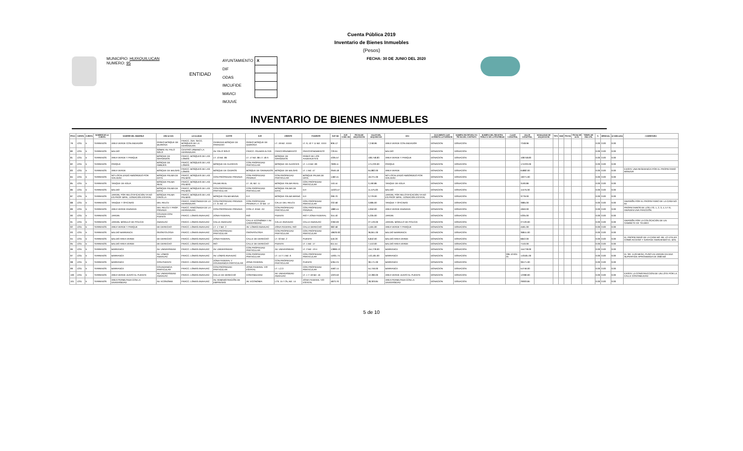Cuenta Pública 2019
Inventario de Bienes Inmuebles
(Pesos)
MUNICIPIO: HUIXQUILUCAN
NUMERO: 95
ENTIDAD
| AYUNTAMIENTO | X |
| DIF | |
| ODAS | |
| IMCUFIDE | |
| MAVICI | |
| IMJUVE | |
FECHA: 30 DE JUNIO DEL 2020
INVENTARIO DE BIENES INMUEBLES
| PROG | CUENTA | CUENTA | NOMBRE DE LA CUENTA | NOMBRE DEL INMUEBLE | UBICACION | LOCALIDAD | NORTE | SUR | ORIENTE | PONIENTE | SUP. M2 | SUP. CONS. M2 | FECHA DE ADQUISICIÓN | VALOR DEL ADQUISICION | USO | DOCUMENTO QUE ACREDITA LA POSESION | NUMERO ESCRITURA Y/O FECHA DEL CONTRATO | NUMERO DEL REGISTRO PÚBLICO DE LA PROPIEDAD | CLAVE CATASTRAL | VALOR CATASTRAL | MODALIDAD DE ADQUISICIÓN | TIPO | NUM | FECHA | FECHA DE ALTA | TIEMPO DE VIDA UTIL | % | MENSUAL | ACUMULADA | COMENTARIO |
| --- | --- | --- | --- | --- | --- | --- | --- | --- | --- | --- | --- | --- | --- | --- | --- | --- | --- | --- | --- | --- | --- | --- | --- | --- | --- | --- | --- | --- | --- | --- |
| 79 | 1231 | 5 | TERRENOS | AREA VERDE CON ANDADOR | PASEO BOSQUE DE QUIROGA | FRACC. 2DA. SECC. BOSQUES DE LA HERRADURA | CERRADA BOSQUE DE PARACHO | PASEO BOSQUE DE QUIROGA | LT. 19 MZ. XXXII | LT. 9, 10 Y 11 MZ. XXXI | 906.12 | | | 7,248.96 | AREA VERDE CON ANDADOR | DONACION | DONACION | | | 7248.96 | | | | | | | 0.00 | 0.00 | 0.00 | |
| 80 | 1231 | 5 | TERRENOS | BALDIO | SOBRE AV. PALO SOLO | CENTRO URBANO LA HERRADURA | AV. PALO SOLO | FRACC. PALMAS ALTAS | FRACCIONAMIENTO | FRACCIONAMIENTO | 720.61 | | | | BALDIO | DONACION | DONACION | | | | | | | | | | 0.00 | 0.00 | 0.00 | |
| 81 | 1231 | 5 | TERRENOS | AREA VERDE Y PARQUE | BOSQUE DE GRANADOS | FRACC. BOSQUES DE LAS LOMAS | LT. 13 MZ. 86 | LT. 17 MZ. 86 LT. 18-A | BOSQUE DE GRANADOS | PASEO DE LOS AHUEHUETES | 4335.57 | | | 108,748.83 | AREA VERDE Y PARQUE | DONACION | DONACION | | | 108748.83 | | | | | | | 0.00 | 0.00 | 0.00 | |
| 82 | 1231 | 5 | TERRENOS | PARQUE | BOSQUE DE AMBUES | FRACC. BOSQUES DE LAS LOMAS | BOSQUE DE ALERCES | CON PROPIEDAD PARTICULAR | BOSQUE DE ALERCES | LT. 1-A MZ. 83 | 7828.11 | | | 174,220.00 | PARQUE | DONACION | DONACION | | | 174220.00 | | | | | | | 0.00 | 0.00 | 0.00 | |
| 83 | 1231 | 5 | TERRENOS | AREA VERDE | BOSQUE DE BALSAS | FRACC. BOSQUES DE LAS LOMAS | BOSQUE DE CEDROS | BOSQUE DE GRANADOS | BOSQUE DE BALSAS | LT. 1 MZ. 47 | 2949.18 | | | 64,882.00 | AREA VERDE | DONACION | DONACION | | | 64882.00 | | | | | | | 0.00 | 0.00 | 0.00 | EXISTE UNA RESIDENCIA POR EL PROPIETARIO MANZUR |
| 84 | 1231 | 5 | TERRENOS | NO LOCALIZADO ABSORVIDO POR VIALIDAD | BOSQUE PALMA DE DATIL | FRACC. BOSQUES DE LAS PALMAS | CON PROPIEDAD PRIVADA | CON PROPIEDAD PRIVADA | CON PROPIEDAD PARTICULAR | BOSQUE PALMA DE DATIL | 1482.41 | | | 19,271.00 | NO LOCALIZADO ABSORVIDO POR VIALIDAD | DONACION | DONACION | | | 19271.00 | | | | | | | 0.00 | 0.00 | 0.00 | |
| 85 | 1231 | 5 | TERRENOS | TANQUE DE AGUA | BOSQUE PALMA REAL | FRACC. BOSQUES DE LAS PALMAS | PALMA REAL | LT. 19, MZ. 11 | BOSQUE PALMA REAL | CON PROPIEDAD PARTICULAR | 153.44 | | | 3,190.86 | TANQUE DE AGUA | DONACION | DONACION | | | 3190.86 | | | | | | | 0.00 | 0.00 | 0.00 | |
| 86 | 1231 | 5 | TERRENOS | BALDIO | BOSQUE PALMA DE DATIL | FRACC. BOSQUES DE LAS PALMAS | CON PROPIEDAD PARTICULAR | CON PROPIEDAD PARTICULAR | BOSQUE PALMA DE DATIL | D.F. | 11023.47 | | | 11,575.00 | BALDIO | DONACION | DONACION | | | 11575.00 | | | | | | | 0.00 | 0.00 | 0.00 | |
| 87 | 1231 | 5 | TERRENOS | JARDIN, POR RELOTIFICACION YA NO ES PROP. MPAL. DONACION ESTATAL | BOSQUE PALMA CRIOLLA | FRACC. BOSQUES DE LAS PALMAS | BOSQUE PALMA BRAVA | D.F. | BOSQUE PALMA BRAVA | D.F. | 290.70 | | | 3,779.00 | JARDIN, POR RELOTIFICACION YA NO ES PROP. MPAL. DONACION ESTATAL | DONACION | DONACION | | | 3779.00 | | | | | | | 0.00 | 0.00 | 0.00 | |
| 88 | 1231 | 5 | TERRENOS | TANQUE Y OFICINAS | DEL RELOJ | FRACC. RINCONADA DE LA HERRADURA | CON PROPIEDAD PRIVADA LT. 21 MZ. 17 | CON PROPIEDAD PRIVADA LT. 22 MZ. 17 | CALLE DEL RELOJ | CON PROPIEDAD PARTICULAR | 232.58 | | | 3,985.00 | TANQUE Y OFICINAS | DONACION | DONACION | | | 3985.00 | | | | | | | 0.00 | 0.00 | 0.00 | INVASIÓN POR EL PROPIETARIO DE LA CASA NO. 64 |
| 89 | 1231 | 5 | TERRENOS | AREA VERDE INVADIDA | DEL RELOJ Y PROP. PRIVADA | FRACC. RINCONADA DE LA HERRADURA | CON PROPIEDAD PRIVADA | CON LT. 8 MZ. XV | CON PROPIEDAD PARTICULAR | CON PROPIEDAD PRIVADA | 1880.44 | | | 4,950.00 | AREA VERDE INVADIDA | DONACION | DONACION | | | 4950.00 | | | | | | | 0.00 | 0.00 | 0.00 | PROPIETARIOS DE LOS LTS. 1, 2, 3, 4, 5 Y 6, INVADEN UNA FRACCIÓN |
| 90 | 1231 | 5 | TERRENOS | JARDIN | COLINDA CON PUENTE | FRACC. LOMAS ANAHUAC | ZONA FEDERAL | RIO | PUENTE | RIO Y ZONA FEDERAL | 344.40 | | | 5,335.00 | JARDIN | DONACION | DONACION | | | 5335.00 | | | | | | | 0.00 | 0.00 | 0.00 | |
| 91 | 1231 | 5 | TERRENOS | JARDIN, MODULO DE POLICIA | ANAHUAC | FRACC. LOMAS ANAHUAC | CALLE ANAHUAC | CALLE ECONOMIA Y AV. UNIVERSIDAD | CALLE ANAHUAC | CALLE ANAHUAC | 2260.00 | | | 27,120.00 | JARDIN, MODULO DE POLICIA | DONACION | DONACION | | | 27120.00 | | | | | | | 0.00 | 0.00 | 0.00 | INVASIÓN POR LA COLOCACION DE UN GABINETE DE TELMEX |
| 92 | 1231 | 5 | TERRENOS | AREA VERDE Y PARQUE | DE DERECHO | FRACC. LOMAS ANAHUAC | LT. 1 Y MZ. 2 | AV. LOMAS ANAHUAC | ZONA FEDERAL RIO | CALLE DERECHO | 382.58 | | | 4,591.00 | AREA VERDE Y PARQUE | DONACION | DONACION | | | 4591.00 | | | | | | | 0.00 | 0.00 | 0.00 | |
| 93 | 1231 | 5 | TERRENOS | BALDIO BARRANCA | ODONTOLOGIA | FRACC. LOMAS ANAHUAC | CON PROPIEDAD PARTICULAR | ODONTOLOGIA | CON PROPIEDAD PARTICULAR | CON PROPIEDAD PARTICULAR | 18620.00 | | | 36,841.00 | BALDIO BARRANCA | DONACION | DONACION | | | 36841.00 | | | | | | | 0.00 | 0.00 | 0.00 | |
| 94 | 1231 | 5 | TERRENOS | BALDIO AREA VERDE | DE DERECHO | FRACC. LOMAS ANAHUAC | ZONA FEDERAL | CALLE DE DERECHO | LT. 32 MZ. 2 | PUENTE | 540.20 | | | 6,842.00 | BALDIO AREA VERDE | DONACION | DONACION | | | 6842.00 | | | | | | | 0.00 | 0.00 | 0.00 | EL PROPIETARIO DE LA CASA NO. 66, LO UTILIZA COMO ACCESO Y GARAGE INVADIENDO EL 50% |
| 95 | 1231 | 5 | TERRENOS | BALDIO AREA VERDE | DE DERECHO | FRACC. LOMAS ANAHUAC | RIO | CALLE DE DERECHO | PUENTE | LT. 1 MZ. 17 | 611.54 | | | 7,410.00 | BALDIO AREA VERDE | DONACION | DONACION | | | 7410.00 | | | | | | | 0.00 | 0.00 | 0.00 | |
| 96 | 1231 | 5 | TERRENOS | BARRANCA | AV. UNIVERSIDAD | FRACC. LOMAS ANAHUAC | AV. UNIVERSIDAD | CON PROPIEDAD PARTICULAR | AV. UNIVERSIDAD | LT. 2 MZ. 13 H | 12890.13 | | | 154,778.00 | BARRANCA | DONACION | DONACION | | | 154778.00 | | | | | | | 0.00 | 0.00 | 0.00 | |
| 97 | 1231 | 5 | TERRENOS | BARRANCA | AV. LOMAS ANAHUAC | FRACC. LOMAS ANAHUAC | AV. LOMAS ANAHUAC | CON PROPIEDAD PARTICULAR | LT. 14 Y 1 MZ. 6 | CON PROPIEDAD PARTICULAR | 11931.74 | | | 143,181.00 | BARRANCA | DONACION | DONACION | | 095 10 631 01 | 143181.00 | | | | | | | 0.00 | 0.00 | 0.00 | EL SR. LUIS MESA, PUSO UN JARDIN EN UNA SUPERFICIE APROXIMADA DE 2000 M2 |
| 98 | 1231 | 5 | TERRENOS | BARRANCA | CON PUENTE | FRACC. LOMAS ANAHUAC | ZONA FEDERAL Y COLINDANCIA PARTICULAR | ZONA FEDERAL | CON PROPIEDAD PARTICULAR | PUENTE | 5264.24 | | | 39,171.00 | BARRANCA | DONACION | DONACION | | | 39171.00 | | | | | | | 0.00 | 0.00 | 0.00 | |
| 99 | 1231 | 5 | TERRENOS | BARRANCA | COLINDANCIA PARTICULAR | FRACC. LOMAS ANAHUAC | CON PROPIEDAD PARTICULAR | ZONA FEDERAL Y/O ESTATAL | LT. 1,2,3 | CON PROPIEDAD PARTICULAR | 4592.14 | | | 54,746.00 | BARRANCA | DONACION | DONACION | | | 54746.00 | | | | | | | 0.00 | 0.00 | 0.00 | |
| 100 | 1231 | 5 | TERRENOS | AREA VERDE JUNTO AL PUENTE | AV. UNIVERSIDAD ANAHUAC | FRACC. LOMAS ANAHUAC | CALLE DE DERECHO | CONTABILIDAD | AV. UNIVERSIDAD ANAHUAC | LT. 1 Y 19 MZ. 16 | 1023.50 | | | 12,280.00 | AREA VERDE JUNTO AL PUENTE | DONACION | DONACION | | | 12280.00 | | | | | | | 0.00 | 0.00 | 0.00 | EXISTE LA CONSTRUCCION DE UN LOTE POR LA CALLE CONTABILIDAD |
| 101 | 1231 | 5 | TERRENOS | AREA PERMUTADA CON LA UNIVERSIDAD | AV. ECONOMIA | FRACC. LOMAS ANAHUAC | AV. ADMINISTRACIÓN DE EMPRESAS | AV. ECONOMIA | LTS. 15 Y 25, MZ. 14 | ZONA FEDERAL Y/O ESTATAL | 4873.70 | | | 28,303.84 | AREA PERMUTADA CON LA UNIVERSIDAD | DONACION | DONACION | | | 29303.84 | | | | | | | 0.00 | 0.00 | 0.00 | |
5 de 10